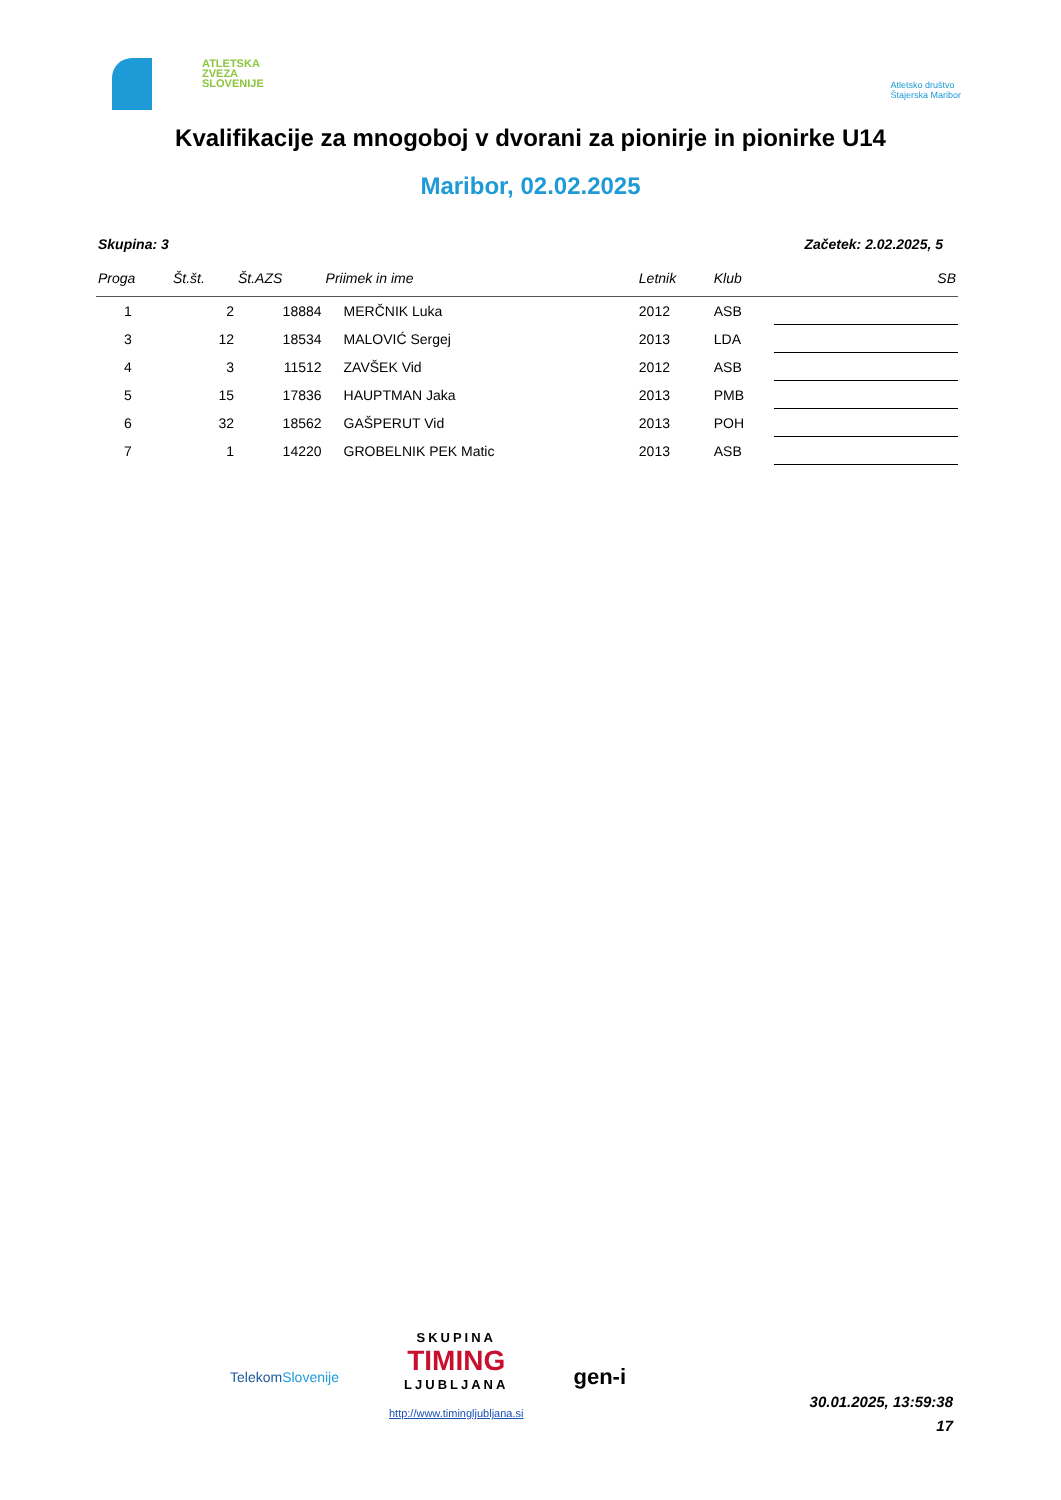ATLETSKA
ZVEZA
SLOVENIJE
Atletsko društvo
Štajerska Maribor
Kvalifikacije za mnogoboj v dvorani za pionirje in pionirke U14
Maribor, 02.02.2025
Skupina: 3 Začetek: 2.02.2025, 5
| Proga | Št.št. | Št.AZS | Priimek in ime | Letnik | Klub | SB |
| --- | --- | --- | --- | --- | --- | --- |
| 1 | 2 | 18884 | MERČNIK Luka | 2012 | ASB | |
| 3 | 12 | 18534 | MALOVIĆ Sergej | 2013 | LDA | |
| 4 | 3 | 11512 | ZAVŠEK Vid | 2012 | ASB | |
| 5 | 15 | 17836 | HAUPTMAN Jaka | 2013 | PMB | |
| 6 | 32 | 18562 | GAŠPERUT Vid | 2013 | POH | |
| 7 | 1 | 14220 | GROBELNIK PEK Matic | 2013 | ASB | |
TelekomSlovenije
SKUPINA
TIMING
LJUBLJANA
http://www.timingljubljana.si
gen-i
30.01.2025, 13:59:38
17